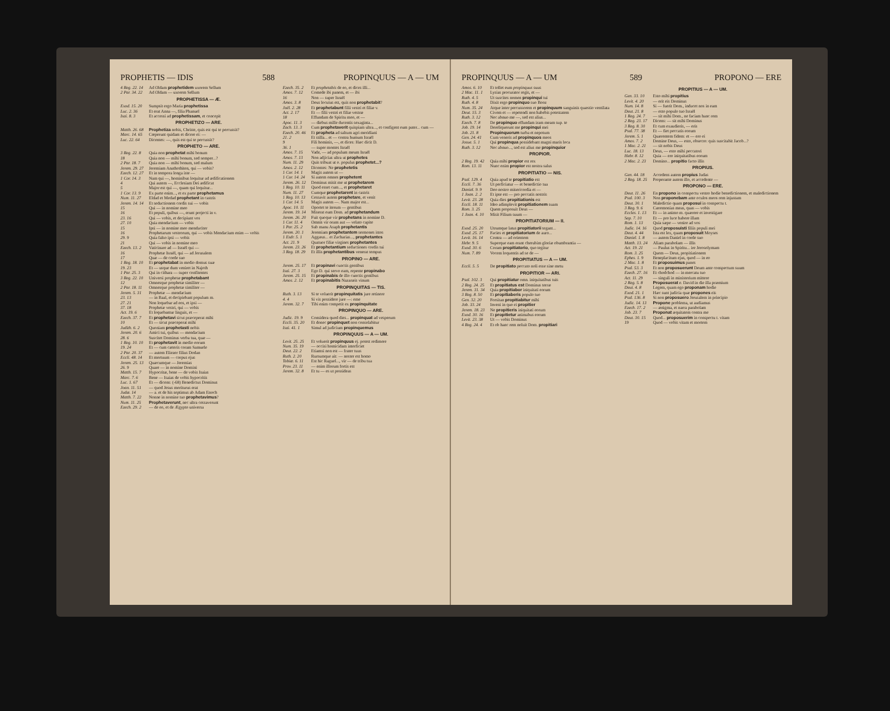PROPHETIS — IDIS 588 PROPINQUUS — A — UM
4 Reg. 22. 14 Ad Oldam prophetidem uxorem Sellum
2 Par. 34. 22 Ad Oldam — uxorem Sellum
PROPHETISSA — Æ.
Exod. 15. 20 Sumpsit ergo Maria prophetissa
Luc. 2. 36 Et erat Anna —, filia Phanuel
Isai. 8. 3 Et accessi ad prophetissam, et concepit
PROPHETIZO — ARE.
Matth. 26. 68 Prophetiza nobis, Christe, quis est qui te percussit?
Marc. 14. 65 Cœperunt quidam et dicere ei: —
Luc. 22. 64 Dicentes: —, quis est qui te percussit?
PROPHETO — ARE.
3 Reg. 22. 8 Quia non prophetat mihi bonum
18 Quia non — mihi bonum, sed semper...?
2 Par. 18. 7 Quia non — mihi bonum, sed malum
Jerem. 29. 27 Jeremiam Anathothiten, qui — vobis?
Ezech. 12. 27 Et in tempora longa iste —
1 Cor. 14. 3 Nam qui —, hominibus loquitur ad ædificationem
4 Qui autem —, Ecclesiam Dei ædificat
5 Major est qui —, quam qui loquitur...
1 Cor. 13. 9 Ex parte enim..., et ex parte prophetamus
Num. 11. 27 Eldad et Medad prophetant in castris
Jerem. 14. 14 Et seductionem cordis sui — vobis
15 Qui — in nomine meo
16 Et populi, quibus —, erunt projecti in v.
23. 16 Qui — vobis, et decipiunt vos
27. 10 Quia mendacium — vobis
15 Ipsi — in nomine meo mendaciter
16 Prophetarum vestrorum, qui — vobis Mendacium enim — vobis
29. 9 Quia falso ipsi — vobis
21 Qui — vobis in nomine meo
Ezech. 13. 2 Vaticinare ad — Israël qui —
16 Prophetæ Israël, qui — ad Jerusalem
17 Quæ — de corde suo
1 Reg. 18. 10 Et prophetabat in medio domus suæ
19. 23 Et — usque dum veniret in Najoth
1 Par. 25. 3 Qui in cithara — super confitentes
3 Reg. 22. 10 Universi prophetæ prophetabant
12 Omnesque prophetæ similiter —
2 Par. 18. 11 Omnesque prophetæ similiter —
Jerem. 5. 31 Prophetæ — mendacium
23. 13 — in Baal, et decipiebant populum m.
27. 21 Non loquebar ad eos, et ipsi —
37. 18 Prophetæ vestri, qui — vobis
Act. 19. 6 Et loquebantur linguis, et —
Ezech. 37. 7 Et prophetavi sicut præceperat mihi
10 Et — sicut præceperat mihi
Judith. 6. 2 Quoniam prophetasti nobis
Jerem. 20. 6 Amici tui, quibus — mendacium
28. 6 Suscitet Dominus verba tua, quæ —
1 Reg. 10. 10 Et prophetavit in medio eorum
19. 24 Et — cum cæteris coram Samuele
2 Par. 20. 37 — autem Eliezer filius Dodan
Eccli. 48. 14 Et mortuum — corpus ejus
Jerem. 25. 13 Quæcumque — Jeremias
26. 9 Quare — in nomine Domini
Matth. 15. 7 Hypocritæ, bene — de vobis Isaias
Marc. 7. 6 Bene — Isaias de vobis hypocritis
Luc. 1. 67 Et — dicens: (-68) Benedictus Dominus
Joan. 11. 51 — quod Jesus moriturus erat
Judæ. 14 — a. et de his septimus ab Adam Enoch
Matth. 7. 22 Nonne in nomine tuo prophetavimus?
Num. 11. 25 Prophetaverunt, nec ultra cessaverunt
Ezech. 29. 2 — de eo, et de Ægypto universa
Ezech. 35. 2 Et prophetabis de eo, et dices illi...
Amos. 7. 12 Comede ibi panem, et — ibi
16 Non — super Israël
Amos. 3. 8 Deus locutus est, quis non prophetabit?
Joël. 2. 28 Et prophetabunt filii vestri et filiæ v.
Act. 2. 17 Et — filii vestri et filiæ vestræ
18 Effundam de Spiritu meo, et —
Apoc. 11. 3 — diebus mille ducentis sexaginta...
Zach. 13. 3 Cum prophetaverit quispiam ultra..., et configent eum pater... cum —
Ezech. 20. 46 Et propheta ad saltum agri meridiani
21. 2 Et stilla... et — contra humum Israël
9 Fili hominis, —, et dices: Hæc dicit D.
36. 1 — super montes Israël
Amos. 7. 15 Vade, — ad populum meum Israël
Amos. 7. 13 Non adjicias ultra ut prophetes
Num. 11. 29 Quis tribuat ut o. populus prophetet...?
Amos. 2. 12 Dicentes: Ne prophetetis
1 Cor. 14. 1 Magis autem ut —
1 Cor. 14. 24 Si autem omnes prophetent
Jerem. 26. 12 Dominus misit me ut prophetarem
1 Reg. 10. 11 Quod esset cum..., et prophetaret
Num. 11. 27 Cumque prophetarent in castris
1 Reg. 10. 13 Cessavit autem prophetare, et venit
1 Cor. 14. 5 Magis autem —. Nam major est...
Apoc. 10. 11 Oportet te iterum — gentibus
Jerem. 19. 14 Miserat eum Dom. ad prophetandum
Jerem. 26. 20 Fuit quoque vir prophetans in nomine D.
1 Cor. 11. 4 Omnis vir orans aut — velato capite
1 Par. 25. 2 Sub manu Asaph prophetantis
Jerem. 20. 1 Jeremiam prophetantem sermones istos
1 Esdr. 5. 1 Aggæus... et Zacharias..., prophetantes
Act. 21. 9 Quatuor filiæ virgines prophetantes
Jerem. 23. 26 Et prophetantium seductiones cordis tui
3 Reg. 18. 29 Et illis prophetantibus venerat tempus
PROPINO — ARE.
Jerem. 25. 17 Et propinavi cunctis gentibus
Isai. 27. 3 Ego D. qui servo eam, repente propinabo
Jerem. 25. 15 Et propinabis de illo cunctis gentibus
Amos. 2. 12 Et propinabitis Nazaræis vinum
PROPINQUITAS — TIS.
Ruth. 3. 13 Si te voluerit propinquitatis jure retinere
4. 4 Si vis possidere jure —: eme
Jerem. 32. 7 Tibi enim competit ex propinquitate
PROPINQUO — ARE.
Judic. 19. 9 Considera quod dies... propinquat ad vesperum
Eccli. 35. 20 Et donec propinquet non consolabitur
Isai. 41. 1 Simul ad judicium propinquemus
PROPINQUUS — A — UM.
Levit. 25. 25 Et voluerit propinquus ej. potest redimere
Num. 35. 19 — occisi homicidam interficiet
Deut. 22. 2 Etiamsi non est — frater tuus
Ruth. 2. 20 Rursumque ait: — noster est homo
Tobiæ. 6. 11 Est hic Raguel..., vir — de tribu tua
Prov. 23. 11 — enim illorum fortis est
Jerem. 32. 8 Et tu — es ut possideas
PROPINQUUS — A — UM 589 PROPONO — ERE
Amos. 6. 10 Et tollet eum propinquus suus
2 Mac. 11. 1 Lysias procurator regis, et —
Ruth. 4. 5 Ut suscites nomen propinqui tui
Ruth. 4. 8 Dixit ergo propinquo suo Booz
Num. 35. 24 Atque inter percussorem et propinquum sanguinis quæstio ventilata
Deut. 15. 3 Civem et — repetendi non habebis potestatem
Ruth. 3. 12 Nec abnuo me —, sed est alius...
Ezech. 7. 8 De propinquo effundam iram meam sup. te
Job. 19. 14 Dereliquerunt me propinqui mei
Job. 21. 8 Propinquorum turba et nepotum
Gen. 24. 41 Cum veneris ad propinquos meos
Josue. 5. 1 Qui propinqua possidebant magni maris loca
Ruth. 3. 12 Nec abnuo..., sed est alius me propinquior
PROPIOR.
2 Reg. 19. 42 Quia mihi propior est rex
Rom. 13. 11 Nunc enim propior est nostra salus
PROPITIATIO — NIS.
Psal. 129. 4 Quia apud te propitiatio est
Eccli. 7. 36 Ut perficiatur — et benedictio tua
Daniel. 9. 9 Deo nostro misericordia et —
1 Joan. 2. 2 Et ipse est — pro peccatis nostris
Levit. 23. 28 Quia dies propitiationis est
Eccli. 18. 11 Ideo adimplevit propitiationem suam
Rom. 3. 25 Quem proposuit Deus —
1 Joan. 4. 10 Misit Filium suum —
PROPITIATORIUM — II.
Exod. 25. 20 Utrumque latus propitiatorii tegant...
Exod. 25. 17 Facies et propitiatorium de auro...
Levit. 16. 14 Contra — ad orientem
Hebr. 9. 5 Superque eam erant cherubim gloriæ obumbrantia —
Exod. 30. 6 Coram propitiatorio, quo tegitur
Num. 7. 89 Vocem loquentis ad se de —
PROPITIATUS — A — UM.
Eccli. 5. 5 De propitiato peccato noli esse sine metu
PROPITIOR — ARI.
Psal. 102. 3 Qui propitiatur omn. iniquitatibus tuis
2 Reg. 24. 25 Et propitiatus est Dominus terræ
Jerem. 31. 34 Quia propitiabor iniquitati eorum
3 Reg. 8. 50 Et propitiaberis populo tuo
Gen. 32. 20 Forsitan propitiabitur mihi
Job. 33. 24 Inveni in quo ei propitier
Jerem. 18. 23 Ne propitieris iniquitati eorum
Exod. 30. 16 Et propitietur animabus eorum
Levit. 23. 38 Ut — vobis Dominus
4 Reg. 24. 4 Et ob hanc rem noluit Dom. propitiari
PROPITIUS — A — UM.
Gen. 33. 10 Esto mihi propitius
Levit. 4. 20 — erit eis Dominus
Num. 14. 8 Si — fuerit Dom., inducet nos in eam
Deut. 21. 8 — esto populo tuo Israël
1 Reg. 24. 7 — sit mihi Dom., ne faciam hanc rem
2 Reg. 23. 17 Dicens: — sit mihi Dominus
3 Reg. 8. 30 Et cum exaudieris, — eris
Psal. 77. 38 Et — fiet peccatis eorum
Jerem. 5. 1 Quærentem fidem: et — ero ei
Amos. 7. 2 Domine Deus, — esto, obsecro: quis suscitabit Jacob...?
1 Mac. 2. 21 — sit nobis Deus
Luc. 18. 13 Deus, — esto mihi peccatori
Hebr. 8. 12 Quia — ero iniquitatibus eorum
2 Mac. 2. 23 Domino... propitio facto illis
PROPIUS.
Gen. 44. 18 Accedens autem propius Judas
2 Reg. 18. 25 Properante autem illo, et accedente —
PROPONO — ERE.
Deut. 11. 26 En propono in conspectu vestro hodie benedictionem, et maledictionem
Psal. 100. 3 Non proponebam ante oculos meos rem injustam
Deut. 30. 1 Maledictio quam proposui in conspectu t.
3 Reg. 9. 6 Cæremonias meas, quas — vobis
Eccles. 1. 13 Et — in animo m. quærere et investigare
Sap. 7. 10 Et — pro luce habere illam
Rom. 1. 13 Quia sæpe — venire ad vos
Judic. 14. 16 Quod proposuisti filiis populi mei
Deut. 4. 44 Ista est lex, quam proposuit Moyses
Daniel. 1. 8 — autem Daniel in corde suo
Matth. 13. 24 Aliam parabolam — illis
Act. 19. 21 — Paulus in Spiritu... ire Jerosolymam
Rom. 3. 25 Quem — Deus, propitiationem
Ephes. 1. 9 Beneplacitum ejus, quod — in eo
2 Mac. 1. 8 Et proposuimus panes
Psal. 53. 3 Et non proposuerunt Deum ante conspectum suum
Ezech. 27. 16 Et chodchod — in mercatu tuo
Act. 11. 29 — singuli in ministerium mittere
2 Reg. 5. 8 Proposuerat e. David in die illa præmium
Deut. 4. 8 Legem, quam ego proponam hodie
Exod. 21. 1 Hæc sunt judicia quæ propones eis
Psal. 136. 8 Si non proposuero Jerusalem in principio
Judic. 14. 13 Propone problema, ut audiamus
Ezech. 17. 2 — ænigma, et narra parabolam
Job. 23. 7 Proponat æquitatem contra me
Deut. 30. 15 Quod... proposuerim in conspectu t. vitam
19 Quod — vobis vitam et mortem